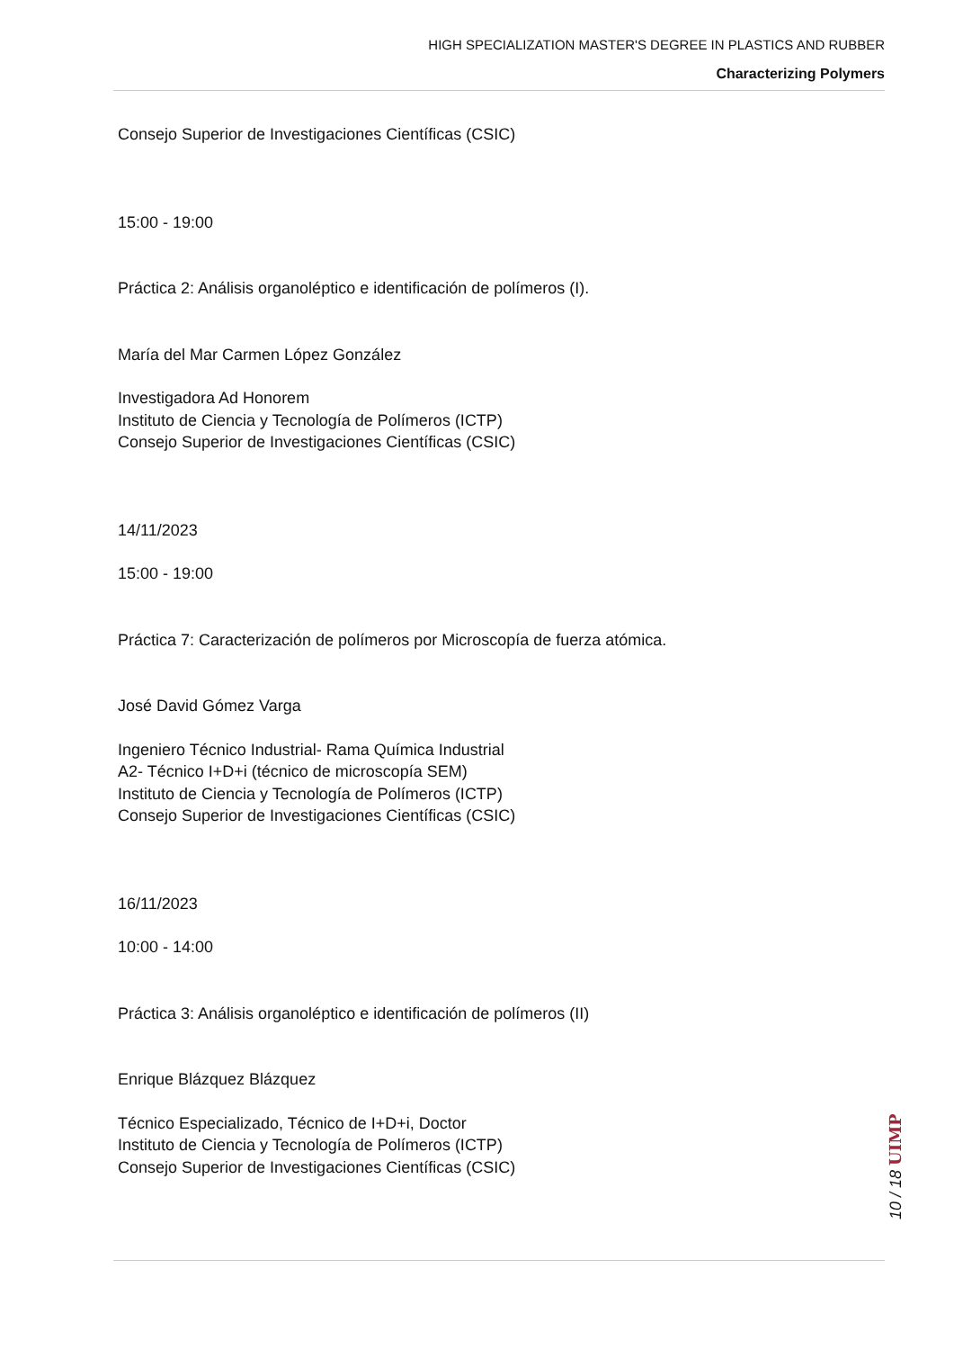HIGH SPECIALIZATION MASTER'S DEGREE IN PLASTICS AND RUBBER
Characterizing Polymers
Consejo Superior de Investigaciones Científicas (CSIC)
15:00 - 19:00
Práctica 2: Análisis organoléptico e identificación de polímeros (I).
María del Mar Carmen López González
Investigadora Ad Honorem
Instituto de Ciencia y Tecnología de Polímeros (ICTP)
Consejo Superior de Investigaciones Científicas (CSIC)
14/11/2023
15:00 - 19:00
Práctica 7: Caracterización de polímeros por Microscopía de fuerza atómica.
José David Gómez Varga
Ingeniero Técnico Industrial- Rama Química Industrial
A2- Técnico I+D+i (técnico de microscopía SEM)
Instituto de Ciencia y Tecnología de Polímeros (ICTP)
Consejo Superior de Investigaciones Científicas (CSIC)
16/11/2023
10:00 - 14:00
Práctica 3: Análisis organoléptico e identificación de polímeros (II)
Enrique Blázquez Blázquez
Técnico Especializado, Técnico de I+D+i, Doctor
Instituto de Ciencia y Tecnología de Polímeros (ICTP)
Consejo Superior de Investigaciones Científicas (CSIC)
10 / 18 UIMP